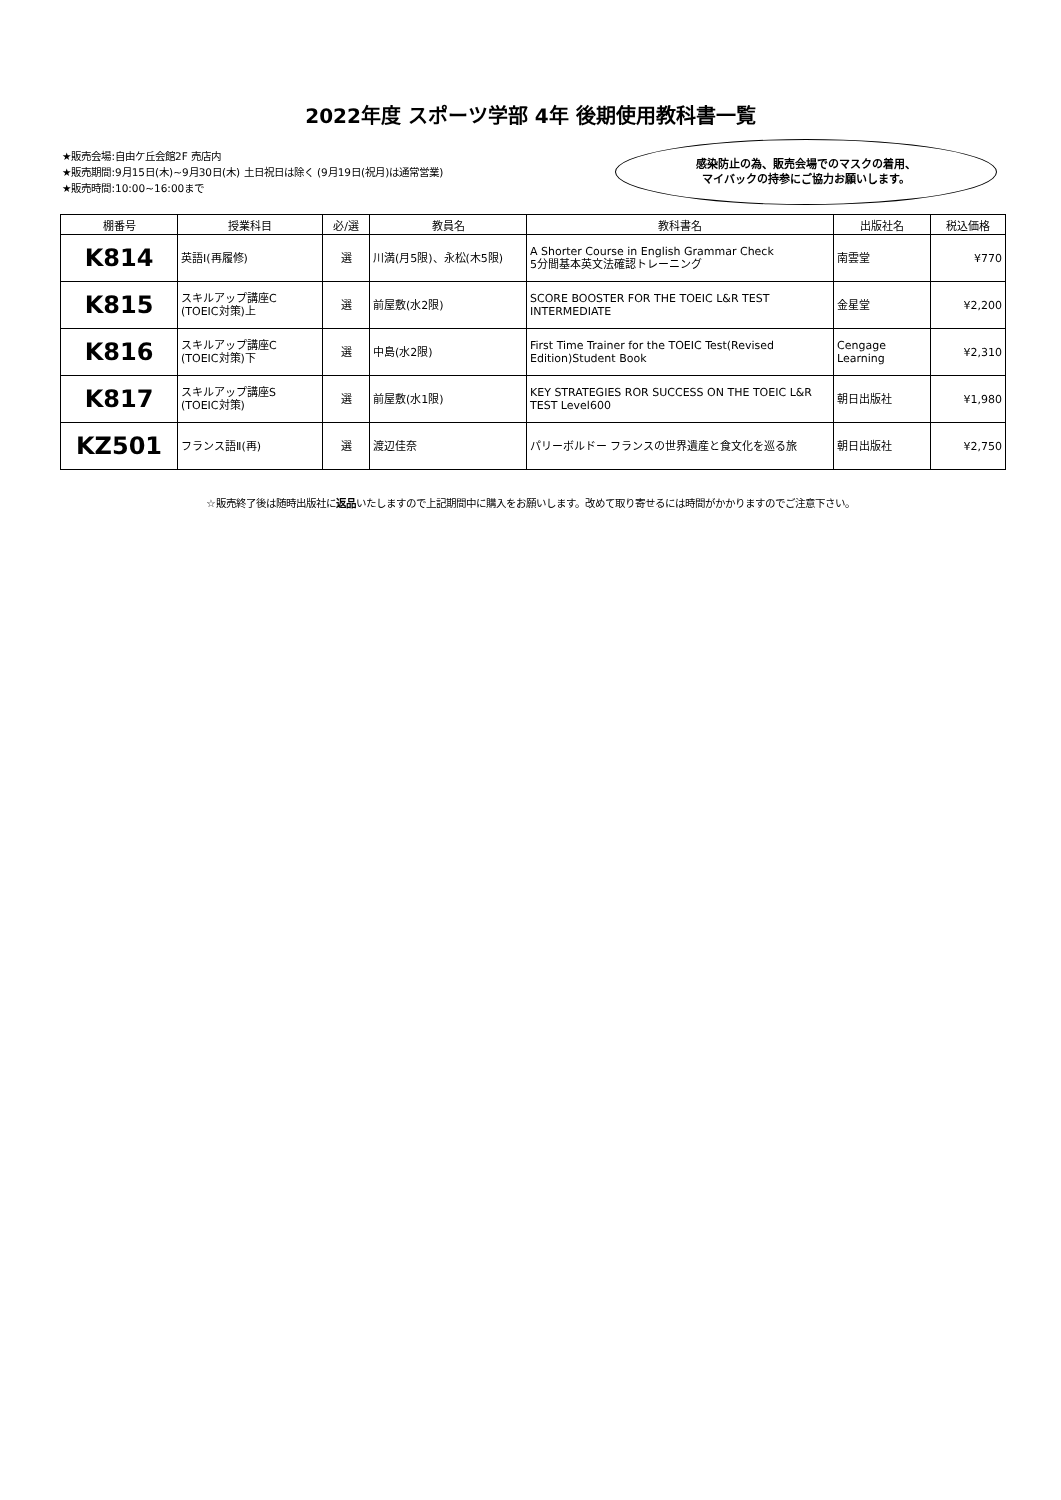2022年度 スポーツ学部 4年 後期使用教科書一覧
★販売会場:自由ケ丘会館2F 売店内
★販売期間:9月15日(木)~9月30日(木) 土日祝日は除く (9月19日(祝月)は通常営業)
★販売時間:10:00~16:00まで
感染防止の為、販売会場でのマスクの着用、
マイバックの持参にご協力お願いします。
| 棚番号 | 授業科目 | 必/選 | 教員名 | 教科書名 | 出版社名 | 税込価格 |
| --- | --- | --- | --- | --- | --- | --- |
| K814 | 英語Ⅰ(再履修) | 選 | 川満(月5限)、永松(木5限) | A Shorter Course in English Grammar Check 5分間基本英文法確認トレーニング | 南雲堂 | ¥770 |
| K815 | スキルアップ講座C (TOEIC対策)上 | 選 | 前屋敷(水2限) | SCORE BOOSTER FOR THE TOEIC L&R TEST INTERMEDIATE | 金星堂 | ¥2,200 |
| K816 | スキルアップ講座C (TOEIC対策)下 | 選 | 中島(水2限) | First Time Trainer for the TOEIC Test(Revised Edition)Student Book | Cengage Learning | ¥2,310 |
| K817 | スキルアップ講座S (TOEIC対策) | 選 | 前屋敷(水1限) | KEY STRATEGIES ROR SUCCESS ON THE TOEIC L&R TEST Level600 | 朝日出版社 | ¥1,980 |
| KZ501 | フランス語Ⅱ(再) | 選 | 渡辺佳奈 | パリーボルドー フランスの世界遺産と食文化を巡る旅 | 朝日出版社 | ¥2,750 |
☆販売終了後は随時出版社に返品いたしますので上記期間中に購入をお願いします。改めて取り寄せるには時間がかかりますのでご注意下さい。